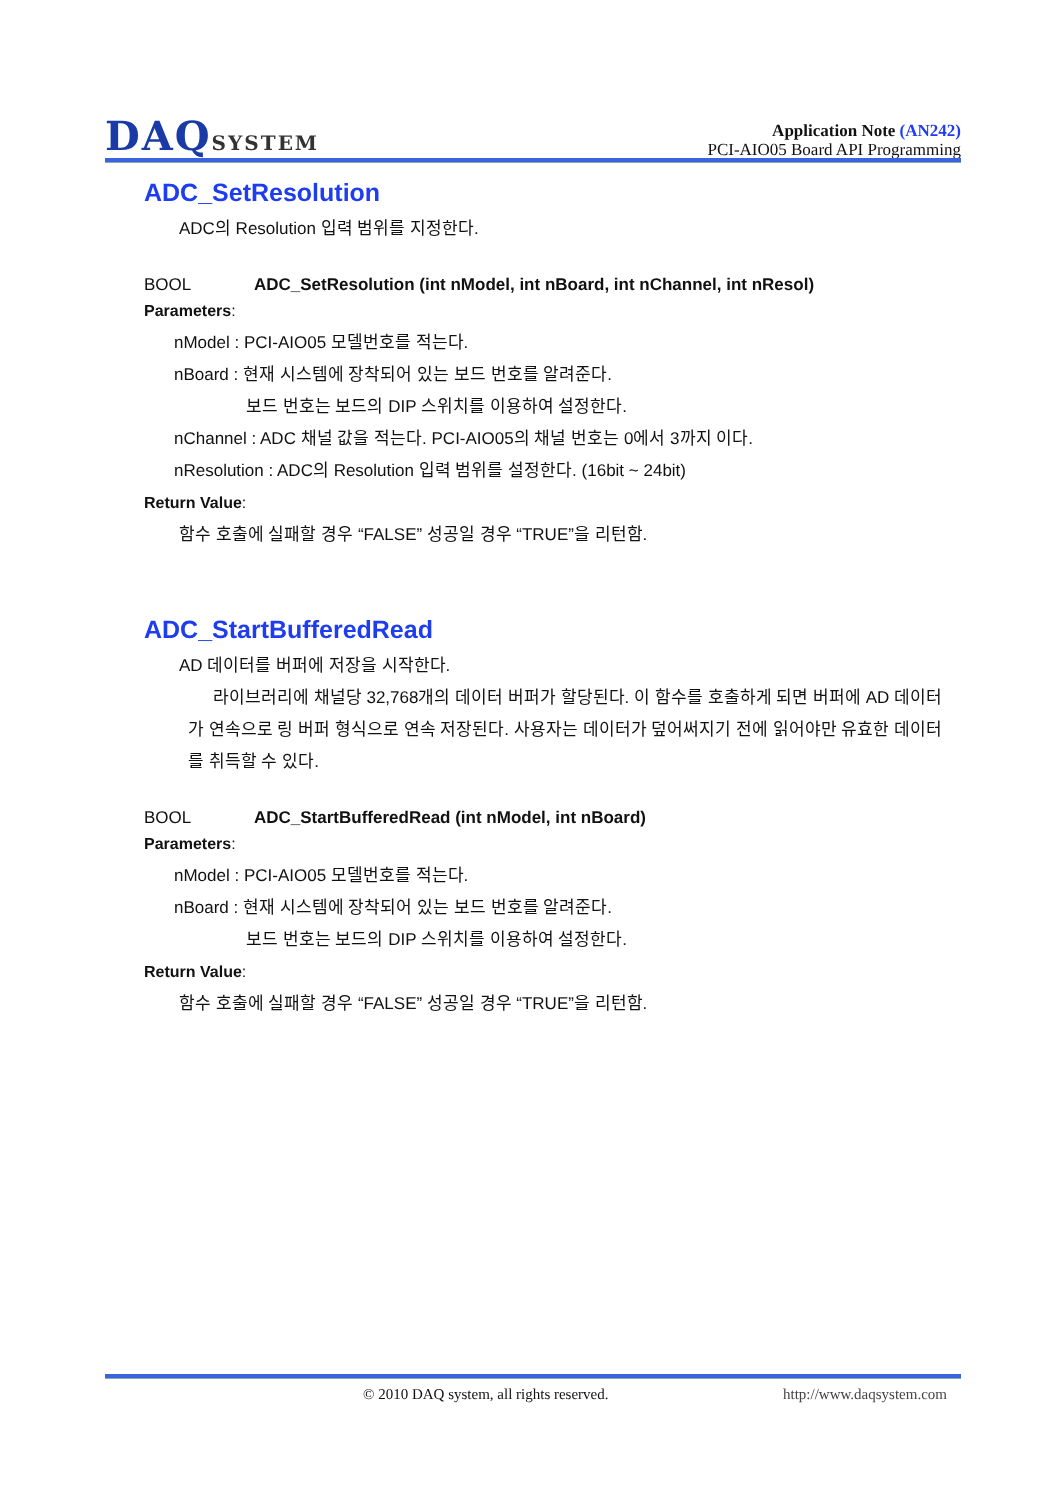DAQSYSTEM
Application Note (AN242)
PCI-AIO05 Board API Programming
ADC_SetResolution
ADC의 Resolution 입력 범위를 지정한다.
BOOL ADC_SetResolution (int nModel, int nBoard, int nChannel, int nResol)
Parameters:
nModel : PCI-AIO05 모델번호를 적는다.
nBoard : 현재 시스템에 장착되어 있는 보드 번호를 알려준다.
보드 번호는 보드의 DIP 스위치를 이용하여 설정한다.
nChannel : ADC 채널 값을 적는다. PCI-AIO05의 채널 번호는 0에서 3까지 이다.
nResolution : ADC의 Resolution 입력 범위를 설정한다. (16bit ~ 24bit)
Return Value:
함수 호출에 실패할 경우 “FALSE” 성공일 경우 “TRUE”을 리턴함.
ADC_StartBufferedRead
AD 데이터를 버퍼에 저장을 시작한다.
라이브러리에 채널당 32,768개의 데이터 버퍼가 할당된다. 이 함수를 호출하게 되면 버퍼에 AD 데이터가 연속으로 링 버퍼 형식으로 연속 저장된다. 사용자는 데이터가 덮어써지기 전에 읽어야만 유효한 데이터를 취득할 수 있다.
BOOL ADC_StartBufferedRead (int nModel, int nBoard)
Parameters:
nModel : PCI-AIO05 모델번호를 적는다.
nBoard : 현재 시스템에 장착되어 있는 보드 번호를 알려준다.
보드 번호는 보드의 DIP 스위치를 이용하여 설정한다.
Return Value:
함수 호출에 실패할 경우 “FALSE” 성공일 경우 “TRUE”을 리턴함.
© 2010 DAQ system, all rights reserved. http://www.daqsystem.com